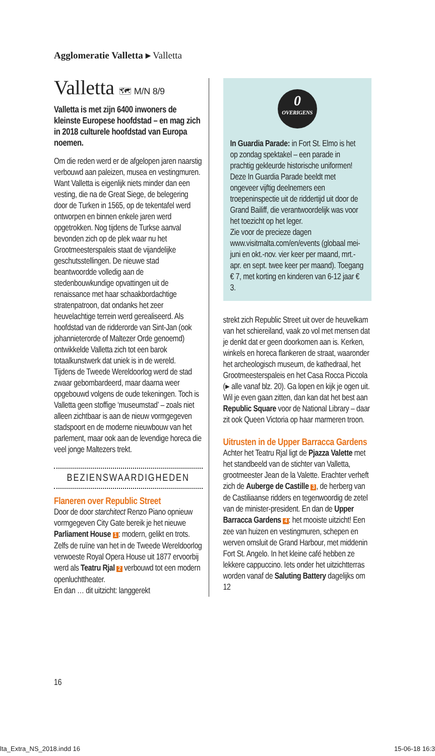Agglomeratie Valletta ▸ Valletta
Valletta 🗺 M/N 8/9
Valletta is met zijn 6400 inwoners de kleinste Europese hoofdstad – en mag zich in 2018 culturele hoofdstad van Europa noemen.
Om die reden werd er de afgelopen jaren naarstig verbouwd aan paleizen, musea en vestingmuren. Want Valletta is eigenlijk niets minder dan een vesting, die na de Great Siege, de belegering door de Turken in 1565, op de tekentafel werd ontworpen en binnen enkele jaren werd opgetrokken. Nog tijdens de Turkse aanval bevonden zich op de plek waar nu het Grootmeesterspaleis staat de vijandelijke geschutsstellingen. De nieuwe stad beantwoordde volledig aan de stedenbouwkundige opvattingen uit de renaissance met haar schaakbordachtige stratenpatroon, dat ondanks het zeer heuvelachtige terrein werd gerealiseerd. Als hoofdstad van de ridderorde van Sint-Jan (ook johannieterorde of Maltezer Orde genoemd) ontwikkelde Valletta zich tot een barok totaalkunstwerk dat uniek is in de wereld.
Tijdens de Tweede Wereldoorlog werd de stad zwaar gebombardeerd, maar daarna weer opgebouwd volgens de oude tekeningen. Toch is Valletta geen stoffige ‘museumstad’ – zoals niet alleen zichtbaar is aan de nieuw vormgegeven stadspoort en de moderne nieuwbouw van het parlement, maar ook aan de levendige horeca die veel jonge Maltezers trekt.
BEZIENSWAARDIGHEDEN
Flaneren over Republic Street
Door de door starchitect Renzo Piano opnieuw vormgegeven City Gate bereik je het nieuwe Parliament House 1: modern, gelikt en trots. Zelfs de ruïne van het in de Tweede Wereldoorlog verwoeste Royal Opera House uit 1877 ervoorbij werd als Teatru Rjal 2 verbouwd tot een modern openluchttheater.
En dan … dit uitzicht: langgerekt
0
OVERIGENS
In Guardia Parade: in Fort St. Elmo is het op zondag spektakel – een parade in prachtig gekleurde historische uniformen! Deze In Guardia Parade beeldt met ongeveer vijftig deelnemers een troepeninspectie uit de riddertijd uit door de Grand Bailiff, die verantwoordelijk was voor het toezicht op het leger.
Zie voor de precieze dagen www.visitmalta.com/en/events (globaal mei-juni en okt.-nov. vier keer per maand, mrt.-apr. en sept. twee keer per maand). Toegang € 7, met korting en kinderen van 6-12 jaar € 3.
strekt zich Republic Street uit over de heuvelkam van het schiereiland, vaak zo vol met mensen dat je denkt dat er geen doorkomen aan is. Kerken, winkels en horeca flankeren de straat, waaronder het archeologisch museum, de kathedraal, het Grootmeesterspaleis en het Casa Rocca Piccola (▸ alle vanaf blz. 20). Ga lopen en kijk je ogen uit. Wil je even gaan zitten, dan kan dat het best aan Republic Square voor de National Library – daar zit ook Queen Victoria op haar marmeren troon.
Uitrusten in de Upper Barracca Gardens
Achter het Teatru Rjal ligt de Pjazza Valette met het standbeeld van de stichter van Valletta, grootmeester Jean de la Valette. Erachter verheft zich de Auberge de Castille 3, de herberg van de Castiliaanse ridders en tegenwoordig de zetel van de minister-president. En dan de Upper Barracca Gardens 4: het mooiste uitzicht! Een zee van huizen en vestingmuren, schepen en werven omsluit de Grand Harbour, met middenin Fort St. Angelo. In het kleine café hebben ze lekkere cappuccino. Iets onder het uitzichtterras worden vanaf de Saluting Battery dagelijks om 12
16
lta_Extra_NS_2018.indd 16 15-06-18 16:3